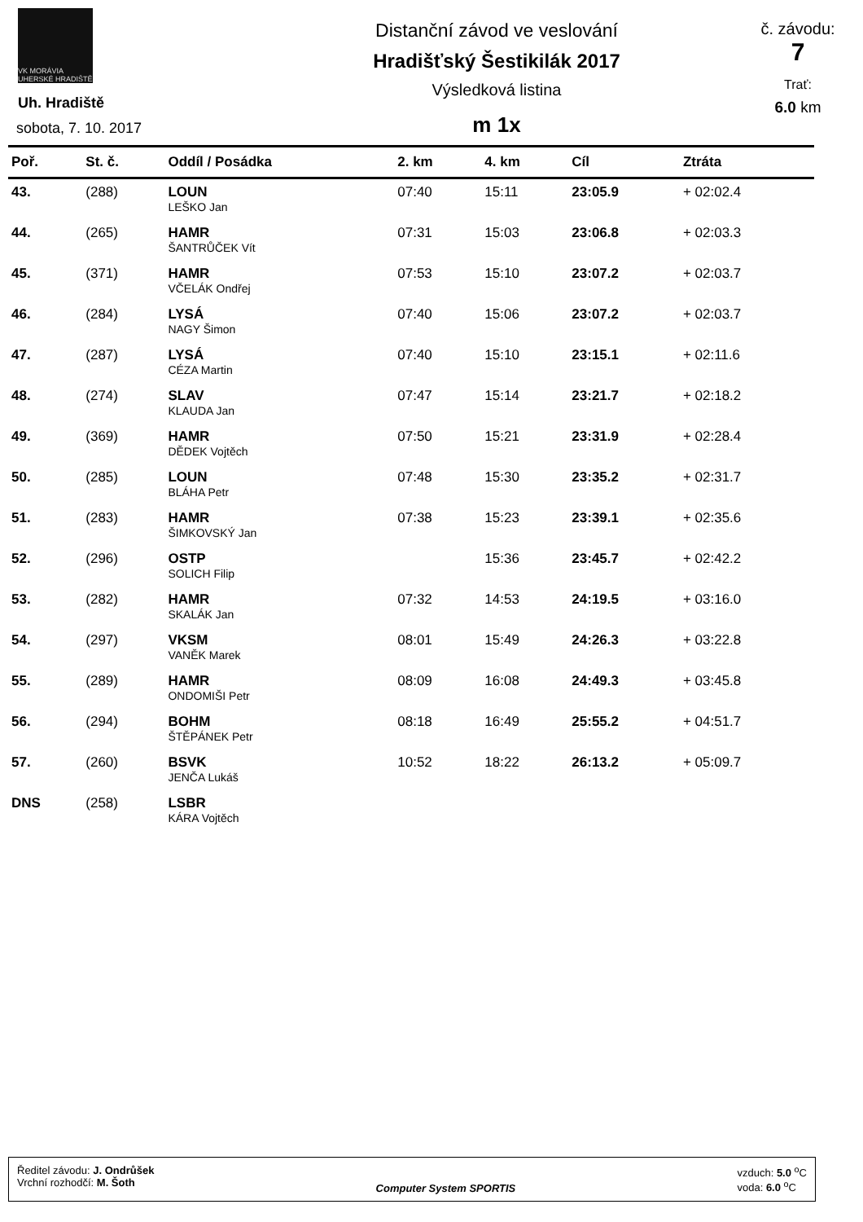VK MORÁVIA UHERSKÉ HRADIŠTĚ
Uh. Hradiště
sobota, 7. 10. 2017
Distanční závod ve veslování
Hradišťský Šestikilák 2017
Výsledková listina
m 1x
č. závodu:
7
Trať:
6.0 km
| Poř. | St. č. | Oddíl / Posádka | 2. km | 4. km | Cíl | Ztráta |
| --- | --- | --- | --- | --- | --- | --- |
| 43. | (288) | LOUN | 07:40 | 15:11 | 23:05.9 | + 02:02.4 |
| | | LEŠKO Jan | | | | |
| 44. | (265) | HAMR | 07:31 | 15:03 | 23:06.8 | + 02:03.3 |
| | | ŠANTRŮČEK Vít | | | | |
| 45. | (371) | HAMR | 07:53 | 15:10 | 23:07.2 | + 02:03.7 |
| | | VČELÁK Ondřej | | | | |
| 46. | (284) | LYSÁ | 07:40 | 15:06 | 23:07.2 | + 02:03.7 |
| | | NAGY Šimon | | | | |
| 47. | (287) | LYSÁ | 07:40 | 15:10 | 23:15.1 | + 02:11.6 |
| | | CÉZA Martin | | | | |
| 48. | (274) | SLAV | 07:47 | 15:14 | 23:21.7 | + 02:18.2 |
| | | KLAUDA Jan | | | | |
| 49. | (369) | HAMR | 07:50 | 15:21 | 23:31.9 | + 02:28.4 |
| | | DĚDEK Vojtěch | | | | |
| 50. | (285) | LOUN | 07:48 | 15:30 | 23:35.2 | + 02:31.7 |
| | | BLÁHA Petr | | | | |
| 51. | (283) | HAMR | 07:38 | 15:23 | 23:39.1 | + 02:35.6 |
| | | ŠIMKOVSKÝ Jan | | | | |
| 52. | (296) | OSTP | | 15:36 | 23:45.7 | + 02:42.2 |
| | | SOLICH Filip | | | | |
| 53. | (282) | HAMR | 07:32 | 14:53 | 24:19.5 | + 03:16.0 |
| | | SKALÁK Jan | | | | |
| 54. | (297) | VKSM | 08:01 | 15:49 | 24:26.3 | + 03:22.8 |
| | | VANĚK Marek | | | | |
| 55. | (289) | HAMR | 08:09 | 16:08 | 24:49.3 | + 03:45.8 |
| | | ONDOMIŠI Petr | | | | |
| 56. | (294) | BOHM | 08:18 | 16:49 | 25:55.2 | + 04:51.7 |
| | | ŠTĚPÁNEK Petr | | | | |
| 57. | (260) | BSVK | 10:52 | 18:22 | 26:13.2 | + 05:09.7 |
| | | JENČA Lukáš | | | | |
| DNS | (258) | LSBR | | | | |
| | | KÁRA Vojtěch | | | | |
Ředitel závodu: J. Ondrůšek
Vrchní rozhodčí: M. Šoth
Computer System SPORTIS vzduch: 5.0 <sup>o</sup>C
voda: 6.0 <sup>o</sup>C